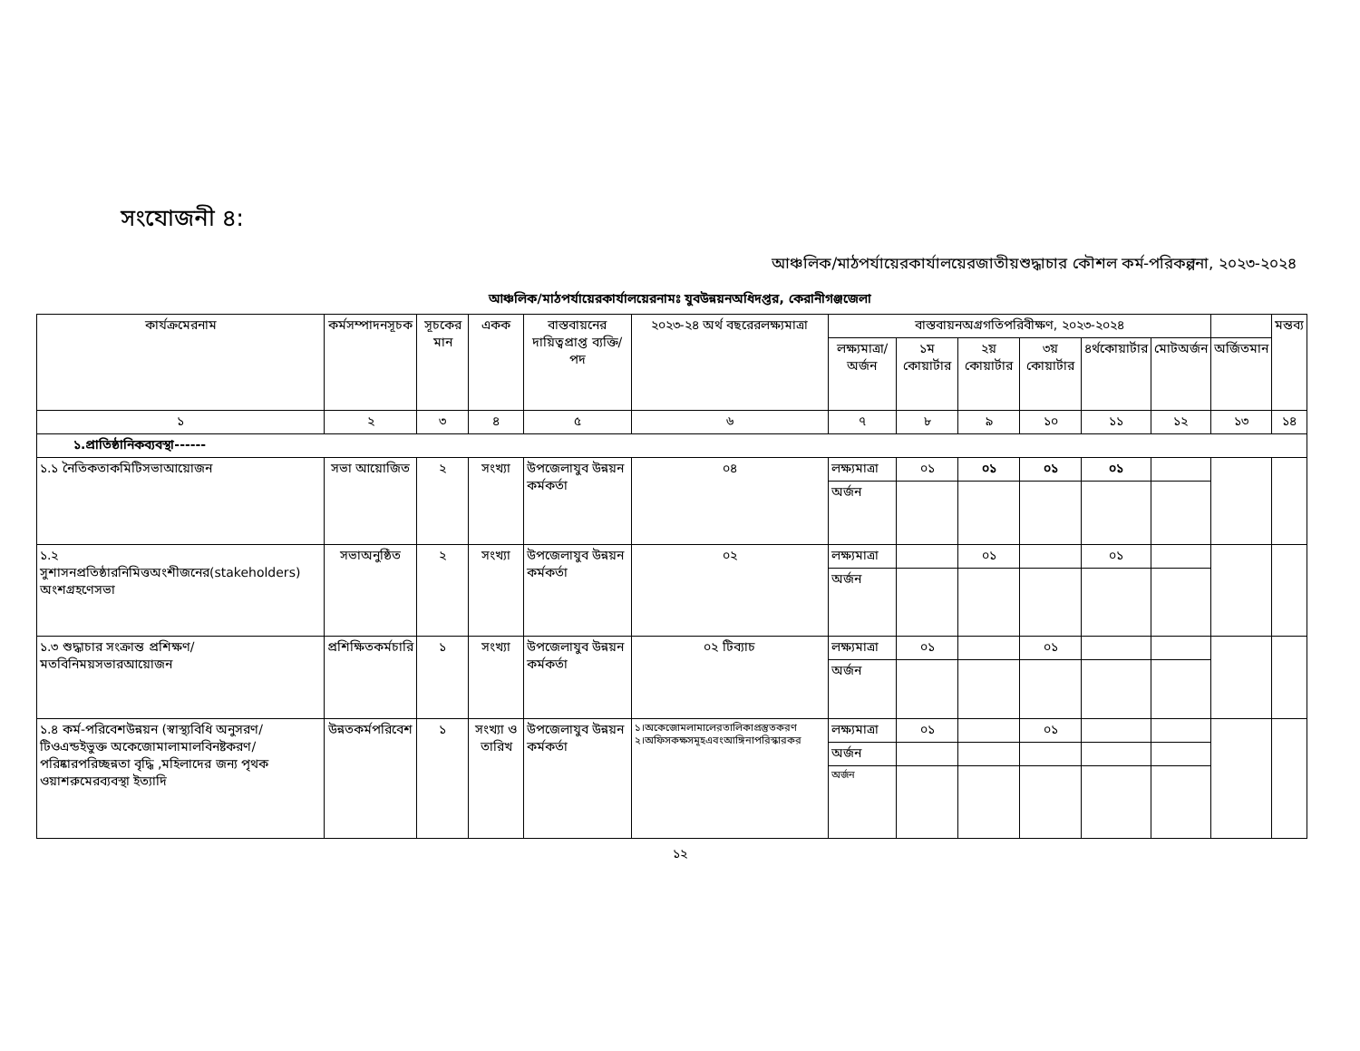সংযোজনী ৪:
আঞ্চলিক/মাঠপর্যায়েরকার্যালয়েরজাতীয়শুদ্ধাচার কৌশল কর্ম-পরিকল্পনা, ২০২৩-২০২৪
আঞ্চলিক/মাঠপর্যায়েরকার্যালয়েরনামঃ যুবউন্নয়নঅধিদপ্তর, কেরানীগঞ্জজেলা
| কার্যক্রমেরনাম | কর্মসম্পাদনসূচক | সূচকের মান | একক | বাস্তবায়নের দায়িত্বপ্রাপ্ত ব্যক্তি/পদ | ২০২৩-২৪ অর্থ বছরেরলক্ষ্যমাত্রা | বাস্তবায়নঅগ্রগতিপরিবীক্ষণ, ২০২৩-২০২৪ | | | | | | | মন্তব্য |
| --- | --- | --- | --- | --- | --- | --- | --- | --- | --- | --- | --- | --- | --- |
| | | | | | | লক্ষ্যমাত্রা/অর্জন | ১ম কোয়ার্টার | ২য় কোয়ার্টার | ৩য় কোয়ার্টার | ৪র্থকোয়ার্টার | মোটঅর্জন | অর্জিতমান | |
| ১ | ২ | ৩ | ৪ | ৫ | ৬ | ৭ | ৮ | ৯ | ১০ | ১১ | ১২ | ১৩ | ১৪ |
| ১.প্রাতিষ্ঠানিকব্যবস্থা------ | | | | | | | | | | | | | |
| ১.১ নৈতিকতাকমিটিসভাআয়োজন | সভা আয়োজিত | ২ | সংখ্যা | উপজেলাযুব উন্নয়ন কর্মকর্তা | ০৪ | লক্ষ্যমাত্রা | ০১ | ০১ | ০১ | ০১ | | | |
| | | | | | | অর্জন | | | | | | | |
| ১.২ সুশাসনপ্রতিষ্ঠারনিমিত্তঅংশীজনের(stakeholders) অংশগ্রহণেসভা | সভাঅনুষ্ঠিত | ২ | সংখ্যা | উপজেলাযুব উন্নয়ন কর্মকর্তা | ০২ | লক্ষ্যমাত্রা | | ০১ | | ০১ | | | |
| | | | | | | অর্জন | | | | | | | |
| ১.৩ শুদ্ধাচার সংক্রান্ত প্রশিক্ষণ/মতবিনিময়সভারআয়োজন | প্রশিক্ষিতকর্মচারি | ১ | সংখ্যা | উপজেলাযুব উন্নয়ন কর্মকর্তা | ০২ টিব্যাচ | লক্ষ্যমাত্রা | ০১ | | ০১ | | | | |
| | | | | | | অর্জন | | | | | | | |
| ১.৪ কর্ম-পরিবেশউন্নয়ন (স্বাস্থ্যবিধি অনুসরণ/টিওএন্ডইভুক্ত অকেজোমালামালবিনষ্টকরণ/পরিষ্কারপরিচ্ছন্নতা বৃদ্ধি ,মহিলাদের জন্য পৃথক ওয়াশরুমেরব্যবস্থা ইত্যাদি | উন্নতকর্মপরিবেশ | ১ | সংখ্যা ও তারিখ | উপজেলাযুব উন্নয়ন কর্মকর্তা | ১।অকেজোমলামালেরতালিকাপ্রস্তুতকরণ ২।অফিসকক্ষসমূহএবংআঙ্গিনাপরিস্কারকর | লক্ষ্যমাত্রা | ০১ | | ০১ | | | | |
| | | | | | | অর্জন | | | | | | | |
| | | | | | | অর্জন | | | | | | | |
১২